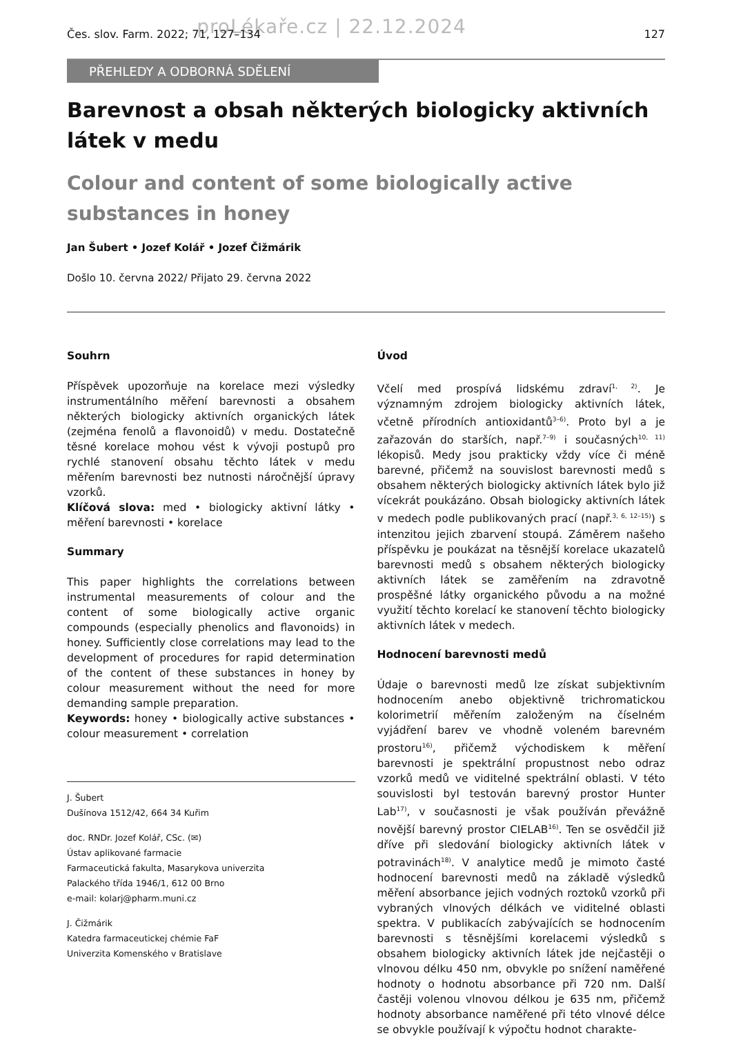proLékaře.cz | 22.12.2024
Čes. slov. Farm. 2022; 71, 127–134 127
PŘEHLEDY A ODBORNÁ SDĚLENÍ
Barevnost a obsah některých biologicky aktivních látek v medu
Colour and content of some biologically active substances in honey
Jan Šubert • Jozef Kolář • Jozef Čižmárik
Došlo 10. června 2022/ Přijato 29. června 2022
Souhrn
Příspěvek upozorňuje na korelace mezi výsledky instrumentálního měření barevnosti a obsahem některých biologicky aktivních organických látek (zejména fenolů a flavonoidů) v medu. Dostatečně těsné korelace mohou vést k vývoji postupů pro rychlé stanovení obsahu těchto látek v medu měřením barevnosti bez nutnosti náročnější úpravy vzorků.
Klíčová slova: med • biologicky aktivní látky • měření barevnosti • korelace
Summary
This paper highlights the correlations between instrumental measurements of colour and the content of some biologically active organic compounds (especially phenolics and flavonoids) in honey. Sufficiently close correlations may lead to the development of procedures for rapid determination of the content of these substances in honey by colour measurement without the need for more demanding sample preparation.
Keywords: honey • biologically active substances • colour measurement • correlation
J. Šubert
Dušínova 1512/42, 664 34 Kuřim
doc. RNDr. Jozef Kolář, CSc. (✉)
Ústav aplikované farmacie
Farmaceutická fakulta, Masarykova univerzita
Palackého třída 1946/1, 612 00 Brno
e-mail: kolarj@pharm.muni.cz
J. Čižmárik
Katedra farmaceutickej chémie FaF
Univerzita Komenského v Bratislave
Úvod
Včelí med prospívá lidskému zdraví<sup>1, 2)</sup>. Je významným zdrojem biologicky aktivních látek, včetně přírodních antioxidantů<sup>3–6)</sup>. Proto byl a je zařazován do starších, např.<sup>7–9)</sup> i současných<sup>10, 11)</sup> lékopisů. Medy jsou prakticky vždy více či méně barevné, přičemž na souvislost barevnosti medů s obsahem některých biologicky aktivních látek bylo již vícekrát poukázáno. Obsah biologicky aktivních látek v medech podle publikovaných prací (např.<sup>3, 6, 12–15)</sup>) s intenzitou jejich zbarvení stoupá. Záměrem našeho příspěvku je poukázat na těsnější korelace ukazatelů barevnosti medů s obsahem některých biologicky aktivních látek se zaměřením na zdravotně prospěšné látky organického původu a na možné využití těchto korelací ke stanovení těchto biologicky aktivních látek v medech.
Hodnocení barevnosti medů
Údaje o barevnosti medů lze získat subjektivním hodnocením anebo objektivně trichromatickou kolorimetrií měřením založeným na číselném vyjádření barev ve vhodně voleném barevném prostoru<sup>16)</sup>, přičemž východiskem k měření barevnosti je spektrální propustnost nebo odraz vzorků medů ve viditelné spektrální oblasti. V této souvislosti byl testován barevný prostor Hunter Lab<sup>17)</sup>, v současnosti je však používán převážně novější barevný prostor CIELAB<sup>16)</sup>. Ten se osvědčil již dříve při sledování biologicky aktivních látek v potravinách<sup>18)</sup>. V analytice medů je mimoto časté hodnocení barevnosti medů na základě výsledků měření absorbance jejich vodných roztoků vzorků při vybraných vlnových délkách ve viditelné oblasti spektra. V publikacích zabývajících se hodnocením barevnosti s těsnějšími korelacemi výsledků s obsahem biologicky aktivních látek jde nejčastěji o vlnovou délku 450 nm, obvykle po snížení naměřené hodnoty o hodnotu absorbance při 720 nm. Další častěji volenou vlnovou délkou je 635 nm, přičemž hodnoty absorbance naměřené při této vlnové délce se obvykle používají k výpočtu hodnot charakte-